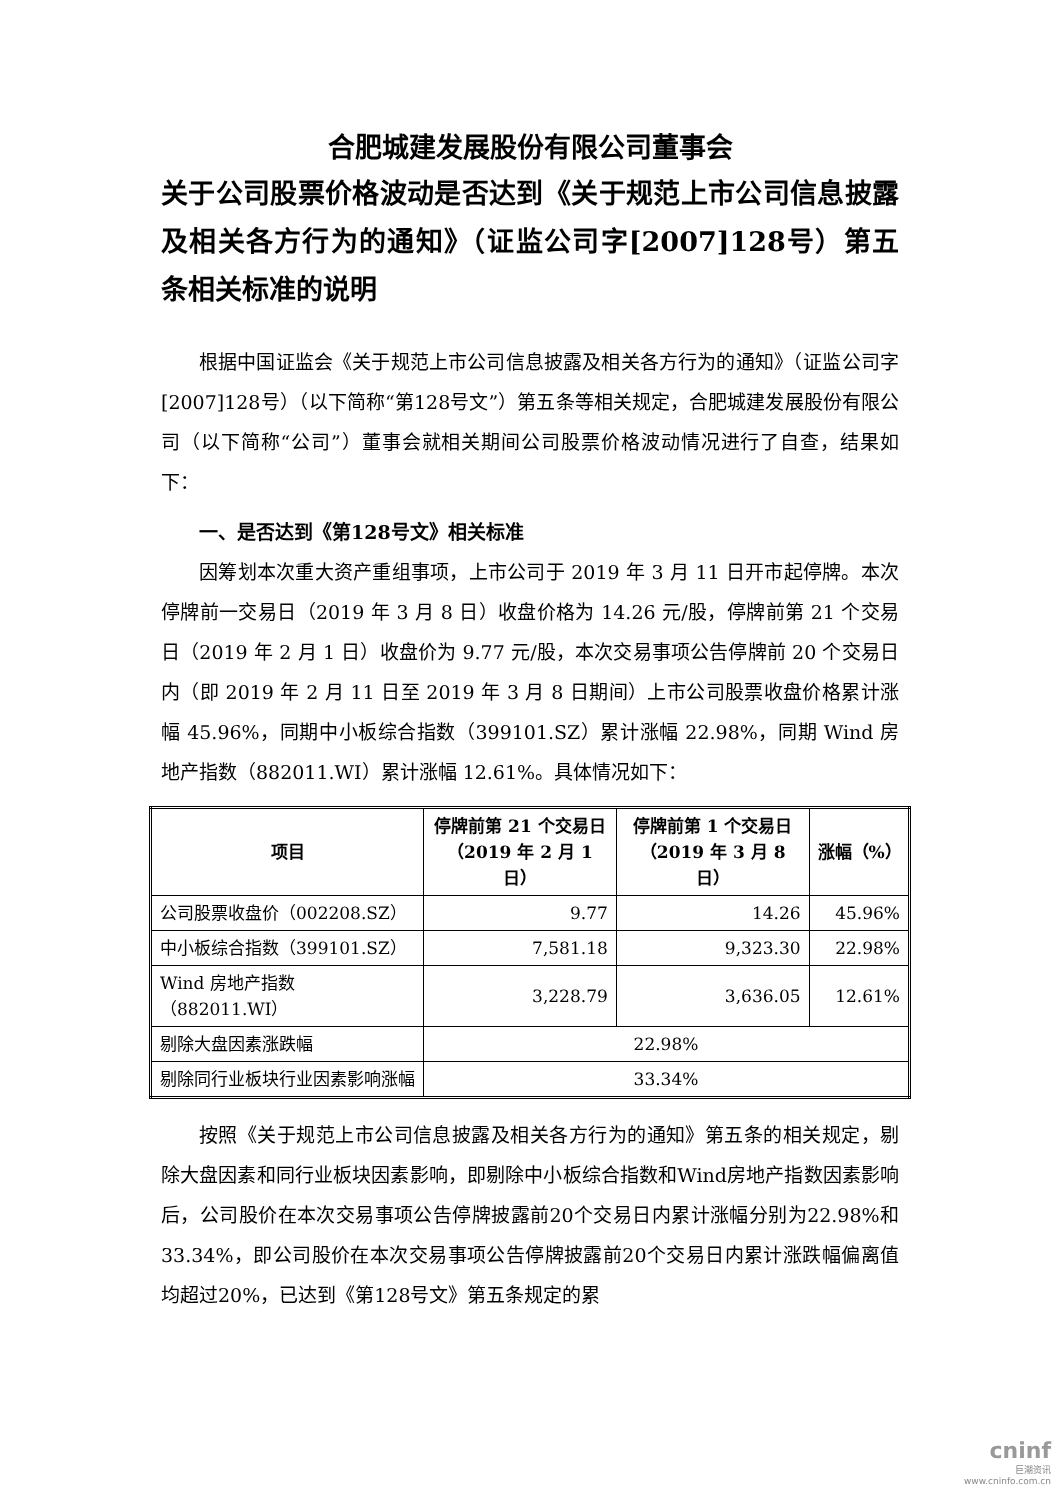合肥城建发展股份有限公司董事会
关于公司股票价格波动是否达到《关于规范上市公司信息披露及相关各方行为的通知》（证监公司字[2007]128号）第五条相关标准的说明
根据中国证监会《关于规范上市公司信息披露及相关各方行为的通知》（证监公司字[2007]128号）（以下简称“第128号文”）第五条等相关规定，合肥城建发展股份有限公司（以下简称“公司”）董事会就相关期间公司股票价格波动情况进行了自查，结果如下：
一、是否达到《第128号文》相关标准
因筹划本次重大资产重组事项，上市公司于 2019 年 3 月 11 日开市起停牌。本次停牌前一交易日（2019 年 3 月 8 日）收盘价格为 14.26 元/股，停牌前第 21 个交易日（2019 年 2 月 1 日）收盘价为 9.77 元/股，本次交易事项公告停牌前 20 个交易日内（即 2019 年 2 月 11 日至 2019 年 3 月 8 日期间）上市公司股票收盘价格累计涨幅 45.96%，同期中小板综合指数（399101.SZ）累计涨幅 22.98%，同期 Wind 房地产指数（882011.WI）累计涨幅 12.61%。具体情况如下：
| 项目 | 停牌前第 21 个交易日 （2019 年 2 月 1 日） | 停牌前第 1 个交易日 （2019 年 3 月 8 日） | 涨幅（%） |
| --- | --- | --- | --- |
| 公司股票收盘价（002208.SZ） | 9.77 | 14.26 | 45.96% |
| 中小板综合指数（399101.SZ） | 7,581.18 | 9,323.30 | 22.98% |
| Wind 房地产指数（882011.WI） | 3,228.79 | 3,636.05 | 12.61% |
| 剔除大盘因素涨跌幅 | 22.98% | | |
| 剔除同行业板块行业因素影响涨幅 | 33.34% | | |
按照《关于规范上市公司信息披露及相关各方行为的通知》第五条的相关规定，剔除大盘因素和同行业板块因素影响，即剔除中小板综合指数和Wind房地产指数因素影响后，公司股价在本次交易事项公告停牌披露前20个交易日内累计涨幅分别为22.98%和33.34%，即公司股价在本次交易事项公告停牌披露前20个交易日内累计涨跌幅偏离值均超过20%，已达到《第128号文》第五条规定的累
cninf
巨潮资讯
www.cninfo.com.cn